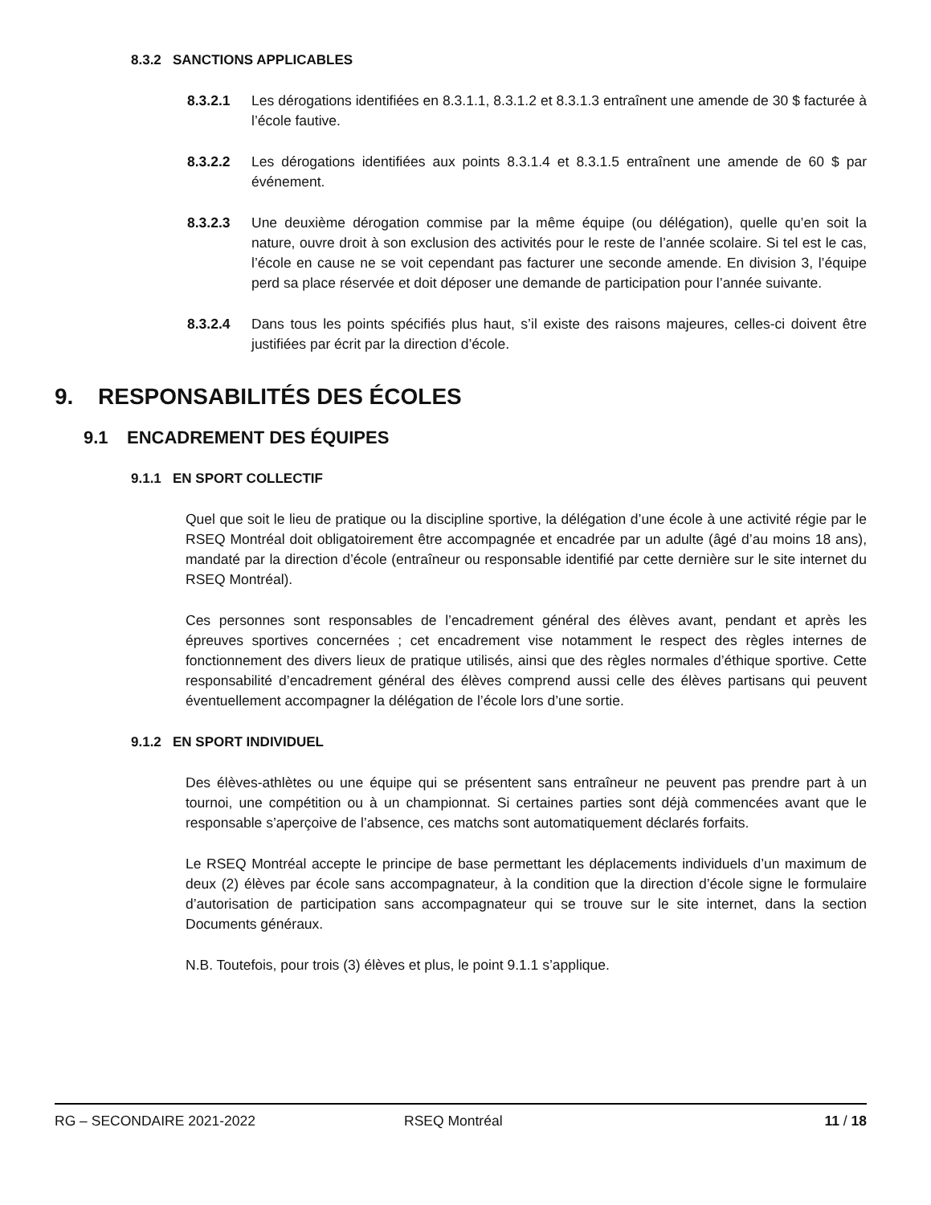8.3.2 SANCTIONS APPLICABLES
8.3.2.1 Les dérogations identifiées en 8.3.1.1, 8.3.1.2 et 8.3.1.3 entraînent une amende de 30 $ facturée à l’école fautive.
8.3.2.2 Les dérogations identifiées aux points 8.3.1.4 et 8.3.1.5 entraînent une amende de 60 $ par événement.
8.3.2.3 Une deuxième dérogation commise par la même équipe (ou délégation), quelle qu’en soit la nature, ouvre droit à son exclusion des activités pour le reste de l’année scolaire. Si tel est le cas, l’école en cause ne se voit cependant pas facturer une seconde amende. En division 3, l’équipe perd sa place réservée et doit déposer une demande de participation pour l’année suivante.
8.3.2.4 Dans tous les points spécifiés plus haut, s’il existe des raisons majeures, celles-ci doivent être justifiées par écrit par la direction d’école.
9. RESPONSABILITÉS DES ÉCOLES
9.1 ENCADREMENT DES ÉQUIPES
9.1.1 EN SPORT COLLECTIF
Quel que soit le lieu de pratique ou la discipline sportive, la délégation d’une école à une activité régie par le RSEQ Montréal doit obligatoirement être accompagnée et encadrée par un adulte (âgé d’au moins 18 ans), mandaté par la direction d’école (entraîneur ou responsable identifié par cette dernière sur le site internet du RSEQ Montréal).
Ces personnes sont responsables de l’encadrement général des élèves avant, pendant et après les épreuves sportives concernées ; cet encadrement vise notamment le respect des règles internes de fonctionnement des divers lieux de pratique utilisés, ainsi que des règles normales d’éthique sportive. Cette responsabilité d’encadrement général des élèves comprend aussi celle des élèves partisans qui peuvent éventuellement accompagner la délégation de l’école lors d’une sortie.
9.1.2 EN SPORT INDIVIDUEL
Des élèves-athlètes ou une équipe qui se présentent sans entraîneur ne peuvent pas prendre part à un tournoi, une compétition ou à un championnat. Si certaines parties sont déjà commencées avant que le responsable s’aperçoive de l’absence, ces matchs sont automatiquement déclarés forfaits.
Le RSEQ Montréal accepte le principe de base permettant les déplacements individuels d’un maximum de deux (2) élèves par école sans accompagnateur, à la condition que la direction d’école signe le formulaire d’autorisation de participation sans accompagnateur qui se trouve sur le site internet, dans la section Documents généraux.
N.B. Toutefois, pour trois (3) élèves et plus, le point 9.1.1 s’applique.
RG – SECONDAIRE 2021-2022 RSEQ Montréal 11 / 18